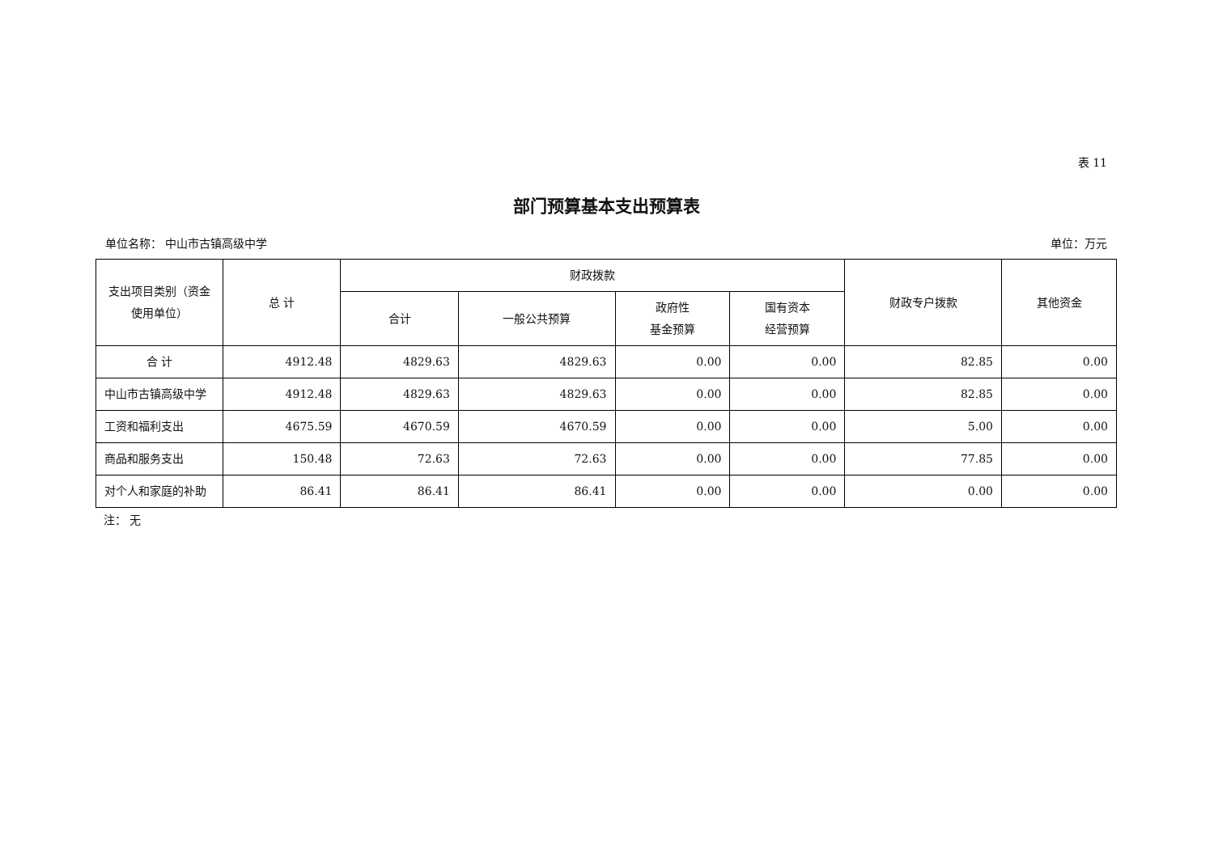表 11
部门预算基本支出预算表
单位名称： 中山市古镇高级中学 单位：万元
| 支出项目类别（资金使用单位） | 总 计 | 财政拨款 | | | | 财政专户拨款 | 其他资金 |
| --- | --- | --- | --- | --- | --- | --- | --- |
| | | 合计 | 一般公共预算 | 政府性 基金预算 | 国有资本 经营预算 | | |
| 合 计 | 4912.48 | 4829.63 | 4829.63 | 0.00 | 0.00 | 82.85 | 0.00 |
| 中山市古镇高级中学 | 4912.48 | 4829.63 | 4829.63 | 0.00 | 0.00 | 82.85 | 0.00 |
| 工资和福利支出 | 4675.59 | 4670.59 | 4670.59 | 0.00 | 0.00 | 5.00 | 0.00 |
| 商品和服务支出 | 150.48 | 72.63 | 72.63 | 0.00 | 0.00 | 77.85 | 0.00 |
| 对个人和家庭的补助 | 86.41 | 86.41 | 86.41 | 0.00 | 0.00 | 0.00 | 0.00 |
注： 无